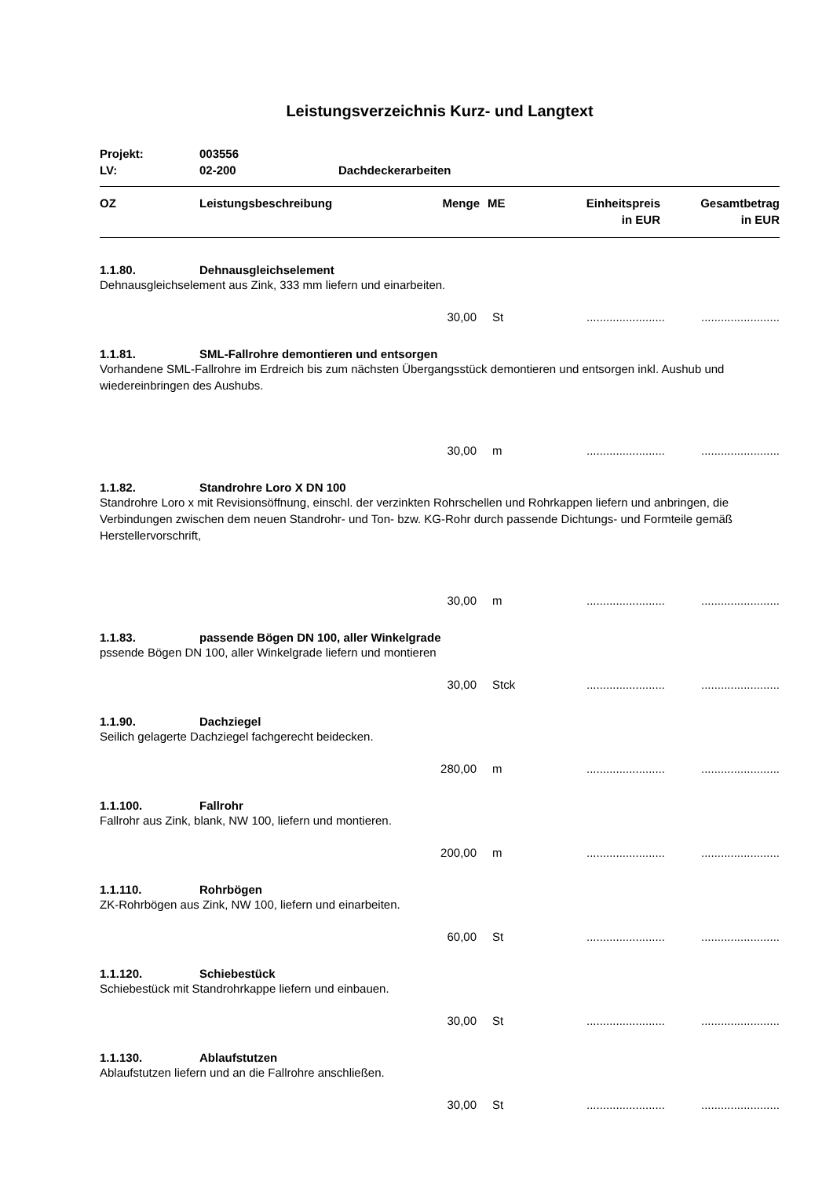Leistungsverzeichnis Kurz- und Langtext
| Projekt: | 003556 | |
| LV: | 02-200 | Dachdeckerarbeiten |
| OZ | Leistungsbeschreibung | Menge | ME | Einheitspreis in EUR | Gesamtbetrag in EUR |
| --- | --- | --- | --- | --- | --- |
1.1.80. Dehnausgleichselement
Dehnausgleichselement aus Zink, 333 mm liefern und einarbeiten.
30,00 St................................................
1.1.81. SML-Fallrohre demontieren und entsorgen
Vorhandene SML-Fallrohre im Erdreich bis zum nächsten Übergangsstück demontieren und entsorgen inkl. Aushub und wiedereinbringen des Aushubs.
30,00 m................................................
1.1.82. Standrohre Loro X DN 100
Standrohre Loro x mit Revisionsöffnung, einschl. der verzinkten Rohrschellen und Rohrkappen liefern und anbringen, die Verbindungen zwischen dem neuen Standrohr- und Ton- bzw. KG-Rohr durch passende Dichtungs- und Formteile gemäß Herstellervorschrift,
30,00 m................................................
1.1.83. passende Bögen DN 100, aller Winkelgrade
pssende Bögen DN 100, aller Winkelgrade liefern und montieren
30,00 Stck................................................
1.1.90. Dachziegel
Seilich gelagerte Dachziegel fachgerecht beidecken.
280,00 m................................................
1.1.100. Fallrohr
Fallrohr aus Zink, blank, NW 100, liefern und montieren.
200,00 m................................................
1.1.110. Rohrbögen
ZK-Rohrbögen aus Zink, NW 100, liefern und einarbeiten.
60,00 St................................................
1.1.120. Schiebestück
Schiebestück mit Standrohrkappe liefern und einbauen.
30,00 St................................................
1.1.130. Ablaufstutzen
Ablaufstutzen liefern und an die Fallrohre anschließen.
30,00 St................................................